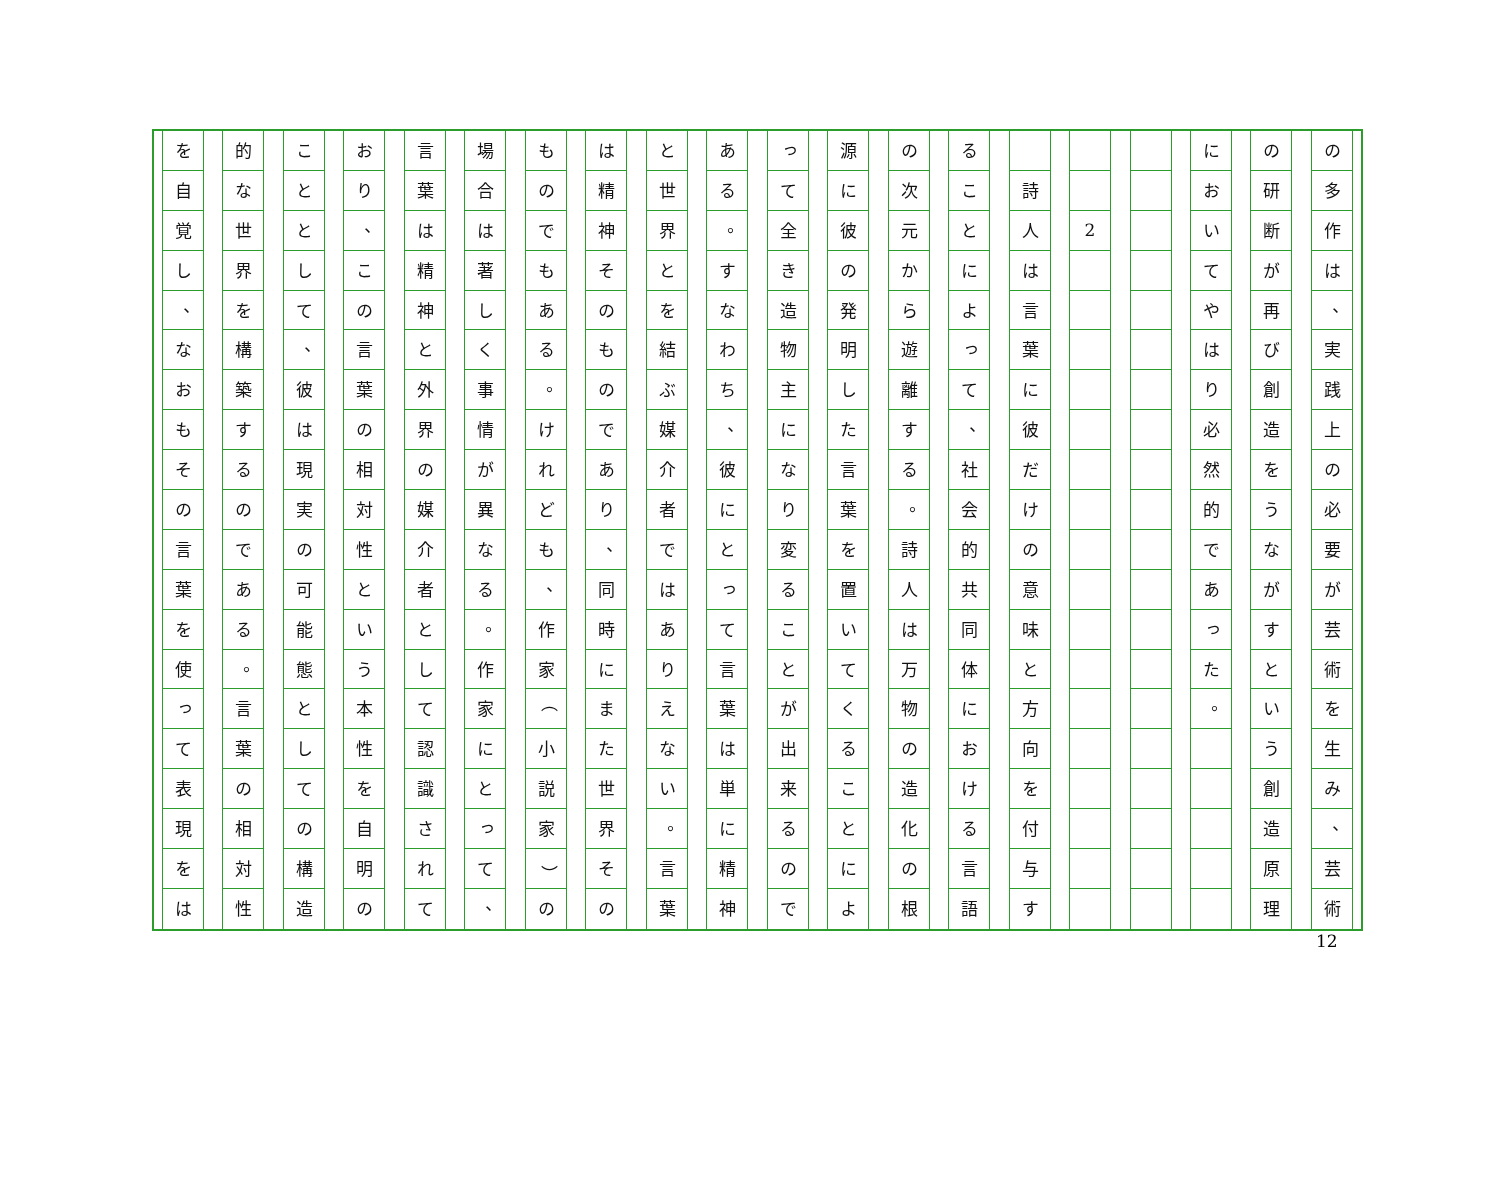の
多
作
は
、
実
践
上
の
必
要
が
芸
術
を
生
み
、
芸
術
の
研
断
が
再
び
創
造
を
う
な
が
す
と
い
う
創
造
原
理
に
お
い
て
や
は
り
必
然
的
で
あ
っ
た
。
2
詩
人
は
言
葉
に
彼
だ
け
の
意
味
と
方
向
を
付
与
す
る
こ
と
に
よ
っ
て
、
社
会
的
共
同
体
に
お
け
る
言
語
の
次
元
か
ら
遊
離
す
る
。
詩
人
は
万
物
の
造
化
の
根
源
に
彼
の
発
明
し
た
言
葉
を
置
い
て
く
る
こ
と
に
よ
っ
て
全
き
造
物
主
に
な
り
変
る
こ
と
が
出
来
る
の
で
あ
る
。
す
な
わ
ち
、
彼
に
と
っ
て
言
葉
は
単
に
精
神
と
世
界
と
を
結
ぶ
媒
介
者
で
は
あ
り
え
な
い
。
言
葉
は
精
神
そ
の
も
の
で
あ
り
、
同
時
に
ま
た
世
界
そ
の
も
の
で
も
あ
る
。
け
れ
ど
も
、
作
家
（
小
説
家
）
の
場
合
は
著
し
く
事
情
が
異
な
る
。
作
家
に
と
っ
て
、
言
葉
は
精
神
と
外
界
の
媒
介
者
と
し
て
認
識
さ
れ
て
お
り
、
こ
の
言
葉
の
相
対
性
と
い
う
本
性
を
自
明
の
こ
と
と
し
て
、
彼
は
現
実
の
可
能
態
と
し
て
の
構
造
的
な
世
界
を
構
築
す
る
の
で
あ
る
。
言
葉
の
相
対
性
を
自
覚
し
、
な
お
も
そ
の
言
葉
を
使
っ
て
表
現
を
は
12